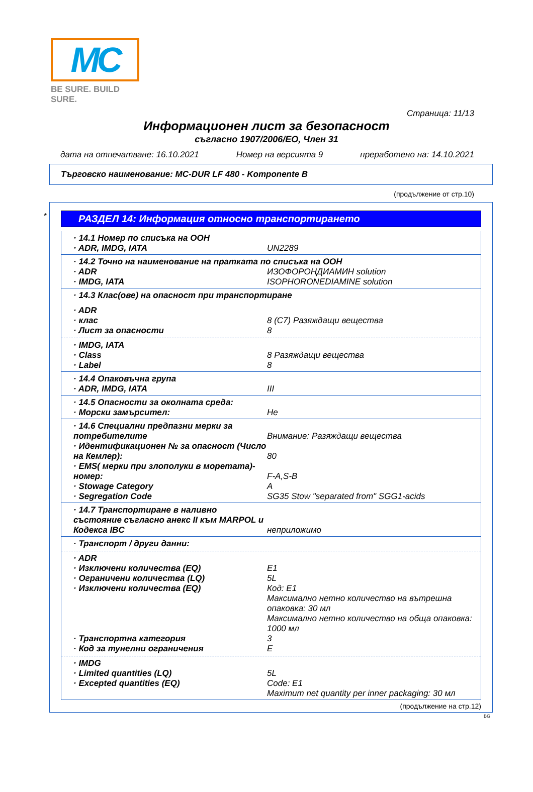MC
BE SURE. BUILD SURE.
Страница: 11/13
Информационен лист за безопасност
съгласно 1907/2006/ЕО, Член 31
дата на отпечатване: 16.10.2021 Номер на версията 9 преработено на: 14.10.2021
Търговско наименование: MC-DUR LF 480 - Komponente B
(продължение от стр.10)
*
РАЗДЕЛ 14: Информация относно транспортирането
· 14.1 Номер по списъка на ООН
· ADR, IMDG, IATA UN2289
· 14.2 Точно на наименование на пратката по списъка на ООН
· ADR ИЗОФОРОНДИАМИН solution
· IMDG, IATA ISOPHORONEDIAMINE solution
· 14.3 Клас(ове) на опасност при транспортиране
· ADR
· клас 8 (C7) Разяждащи вещества
· Лист за опасности 8
· IMDG, IATA
· Class 8 Разяждащи вещества
· Label 8
· 14.4 Опаковъчна група
· ADR, IMDG, IATA III
· 14.5 Опасности за околната среда:
· Морски замърсител: Не
· 14.6 Специални предпазни мерки за потребителите
Внимание: Разяждащи вещества
· Идентификационен № за опасност (Число на Кемлер):
80
· EMS( мерки при злополуки в моретата)-номер:
F-A,S-B
· Stowage Category A
· Segregation Code SG35 Stow "separated from" SGG1-acids
· 14.7 Транспортиране в наливно състояние съгласно анекс II към MARPOL и Кодекса IBC
неприложимо
· Транспорт / други данни:
· ADR
· Изключени количества (EQ) E1
· Ограничени количества (LQ) 5L
· Изключени количества (EQ) Код: E1
Максимално нетно количество на вътрешна опаковка: 30 мл
Максимално нетно количество на обща опаковка: 1000 мл
· Транспортна категория 3
· Код за тунелни ограничения E
· IMDG
· Limited quantities (LQ) 5L
· Excepted quantities (EQ) Code: E1
Maximum net quantity per inner packaging: 30 мл
(продължение на стр.12)
BG